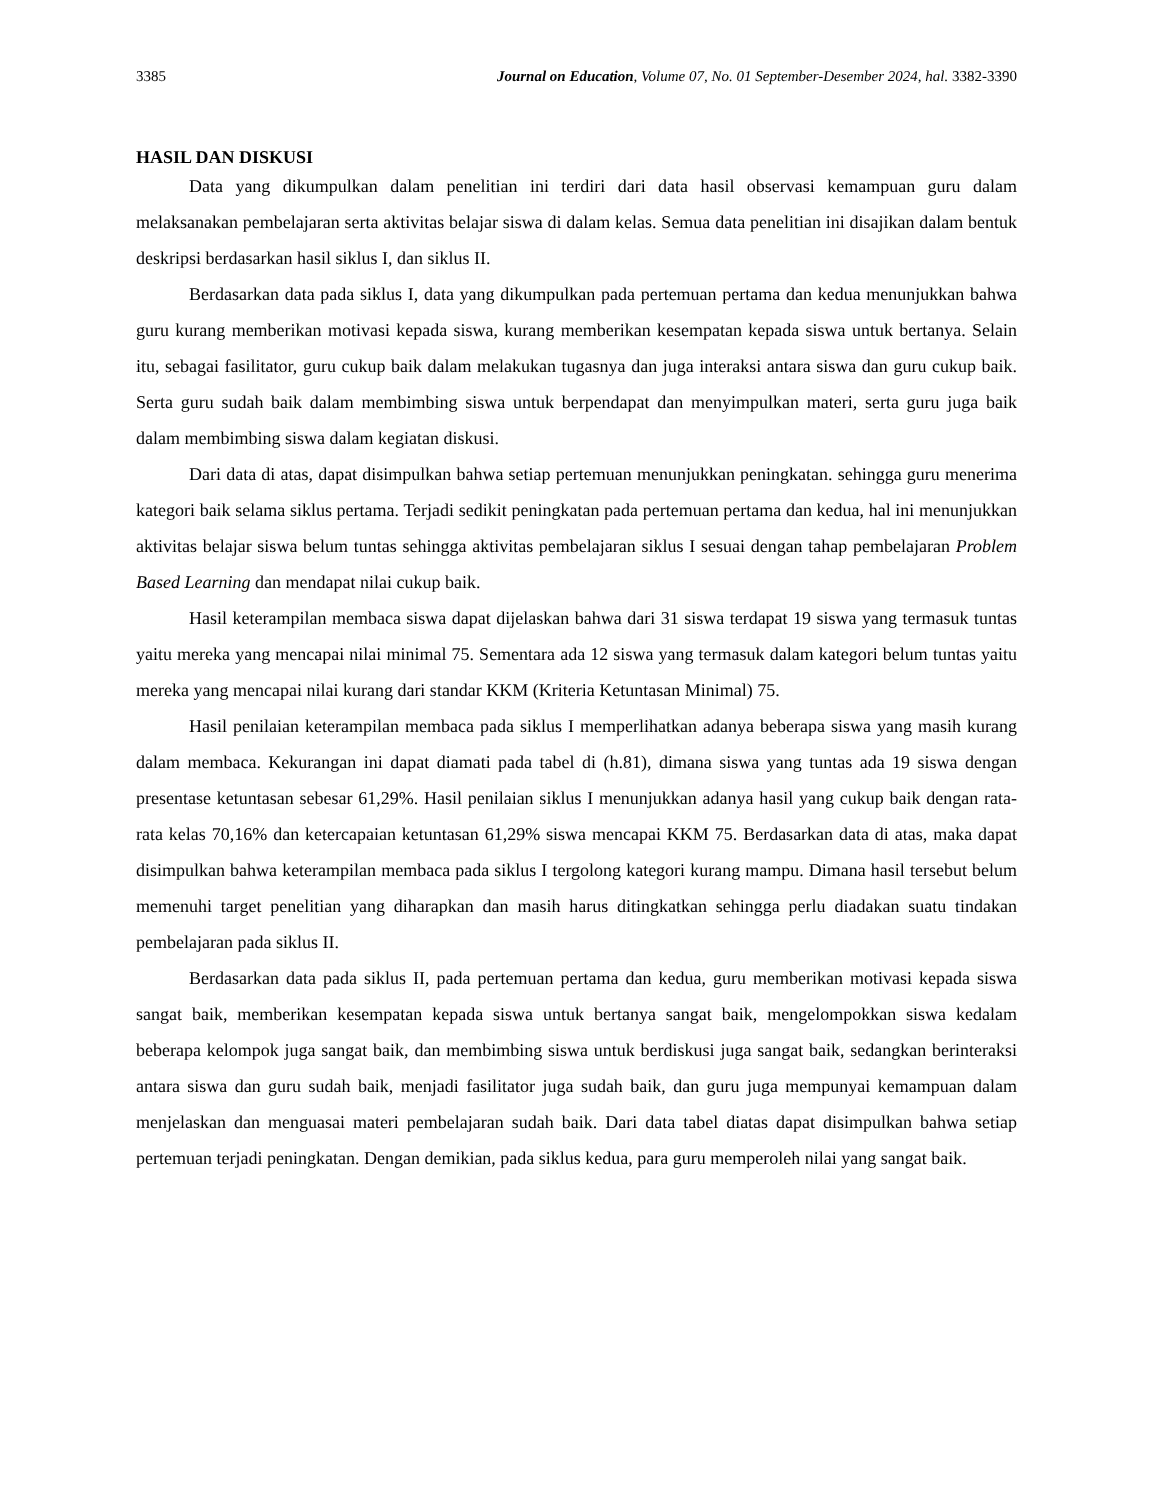3385 Journal on Education, Volume 07, No. 01 September-Desember 2024, hal. 3382-3390
HASIL DAN DISKUSI
Data yang dikumpulkan dalam penelitian ini terdiri dari data hasil observasi kemampuan guru dalam melaksanakan pembelajaran serta aktivitas belajar siswa di dalam kelas. Semua data penelitian ini disajikan dalam bentuk deskripsi berdasarkan hasil siklus I, dan siklus II.
Berdasarkan data pada siklus I, data yang dikumpulkan pada pertemuan pertama dan kedua menunjukkan bahwa guru kurang memberikan motivasi kepada siswa, kurang memberikan kesempatan kepada siswa untuk bertanya. Selain itu, sebagai fasilitator, guru cukup baik dalam melakukan tugasnya dan juga interaksi antara siswa dan guru cukup baik. Serta guru sudah baik dalam membimbing siswa untuk berpendapat dan menyimpulkan materi, serta guru juga baik dalam membimbing siswa dalam kegiatan diskusi.
Dari data di atas, dapat disimpulkan bahwa setiap pertemuan menunjukkan peningkatan. sehingga guru menerima kategori baik selama siklus pertama. Terjadi sedikit peningkatan pada pertemuan pertama dan kedua, hal ini menunjukkan aktivitas belajar siswa belum tuntas sehingga aktivitas pembelajaran siklus I sesuai dengan tahap pembelajaran Problem Based Learning dan mendapat nilai cukup baik.
Hasil keterampilan membaca siswa dapat dijelaskan bahwa dari 31 siswa terdapat 19 siswa yang termasuk tuntas yaitu mereka yang mencapai nilai minimal 75. Sementara ada 12 siswa yang termasuk dalam kategori belum tuntas yaitu mereka yang mencapai nilai kurang dari standar KKM (Kriteria Ketuntasan Minimal) 75.
Hasil penilaian keterampilan membaca pada siklus I memperlihatkan adanya beberapa siswa yang masih kurang dalam membaca. Kekurangan ini dapat diamati pada tabel di (h.81), dimana siswa yang tuntas ada 19 siswa dengan presentase ketuntasan sebesar 61,29%. Hasil penilaian siklus I menunjukkan adanya hasil yang cukup baik dengan rata-rata kelas 70,16% dan ketercapaian ketuntasan 61,29% siswa mencapai KKM 75. Berdasarkan data di atas, maka dapat disimpulkan bahwa keterampilan membaca pada siklus I tergolong kategori kurang mampu. Dimana hasil tersebut belum memenuhi target penelitian yang diharapkan dan masih harus ditingkatkan sehingga perlu diadakan suatu tindakan pembelajaran pada siklus II.
Berdasarkan data pada siklus II, pada pertemuan pertama dan kedua, guru memberikan motivasi kepada siswa sangat baik, memberikan kesempatan kepada siswa untuk bertanya sangat baik, mengelompokkan siswa kedalam beberapa kelompok juga sangat baik, dan membimbing siswa untuk berdiskusi juga sangat baik, sedangkan berinteraksi antara siswa dan guru sudah baik, menjadi fasilitator juga sudah baik, dan guru juga mempunyai kemampuan dalam menjelaskan dan menguasai materi pembelajaran sudah baik. Dari data tabel diatas dapat disimpulkan bahwa setiap pertemuan terjadi peningkatan. Dengan demikian, pada siklus kedua, para guru memperoleh nilai yang sangat baik.